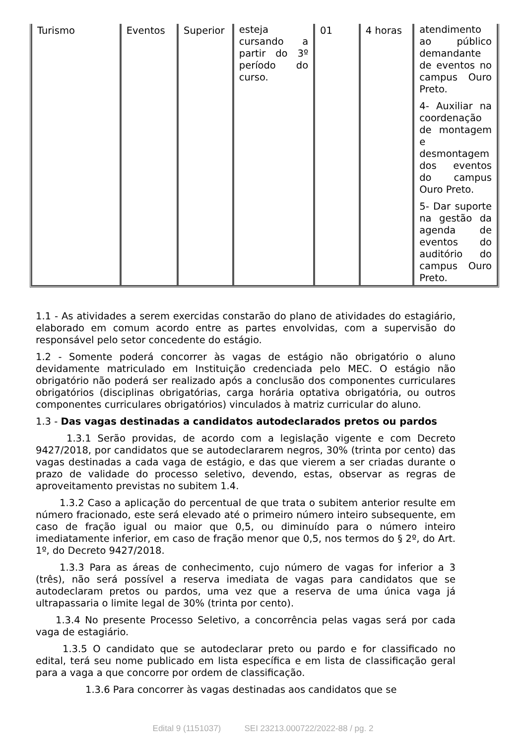| Turismo | Eventos | Superior | esteja cursando a partir do 3º período do curso. | 01 | 4 horas | atendimento ao público demandante de eventos no campus Ouro Preto. 4- Auxiliar na coordenação de montagem e desmontagem dos eventos do campus Ouro Preto. 5- Dar suporte na gestão da agenda de eventos do auditório do campus Ouro Preto. |
1.1 - As atividades a serem exercidas constarão do plano de atividades do estagiário, elaborado em comum acordo entre as partes envolvidas, com a supervisão do responsável pelo setor concedente do estágio.
1.2 - Somente poderá concorrer às vagas de estágio não obrigatório o aluno devidamente matriculado em Instituição credenciada pelo MEC. O estágio não obrigatório não poderá ser realizado após a conclusão dos componentes curriculares obrigatórios (disciplinas obrigatórias, carga horária optativa obrigatória, ou outros componentes curriculares obrigatórios) vinculados à matriz curricular do aluno.
1.3 - Das vagas destinadas a candidatos autodeclarados pretos ou pardos
1.3.1 Serão providas, de acordo com a legislação vigente e com Decreto 9427/2018, por candidatos que se autodeclararem negros, 30% (trinta por cento) das vagas destinadas a cada vaga de estágio, e das que vierem a ser criadas durante o prazo de validade do processo seletivo, devendo, estas, observar as regras de aproveitamento previstas no subitem 1.4.
1.3.2 Caso a aplicação do percentual de que trata o subitem anterior resulte em número fracionado, este será elevado até o primeiro número inteiro subsequente, em caso de fração igual ou maior que 0,5, ou diminuído para o número inteiro imediatamente inferior, em caso de fração menor que 0,5, nos termos do § 2º, do Art. 1º, do Decreto 9427/2018.
1.3.3 Para as áreas de conhecimento, cujo número de vagas for inferior a 3 (três), não será possível a reserva imediata de vagas para candidatos que se autodeclaram pretos ou pardos, uma vez que a reserva de uma única vaga já ultrapassaria o limite legal de 30% (trinta por cento).
1.3.4 No presente Processo Seletivo, a concorrência pelas vagas será por cada vaga de estagiário.
1.3.5 O candidato que se autodeclarar preto ou pardo e for classificado no edital, terá seu nome publicado em lista específica e em lista de classificação geral para a vaga a que concorre por ordem de classificação.
1.3.6 Para concorrer às vagas destinadas aos candidatos que se
Edital 9 (1151037) SEI 23213.000722/2022-88 / pg. 2